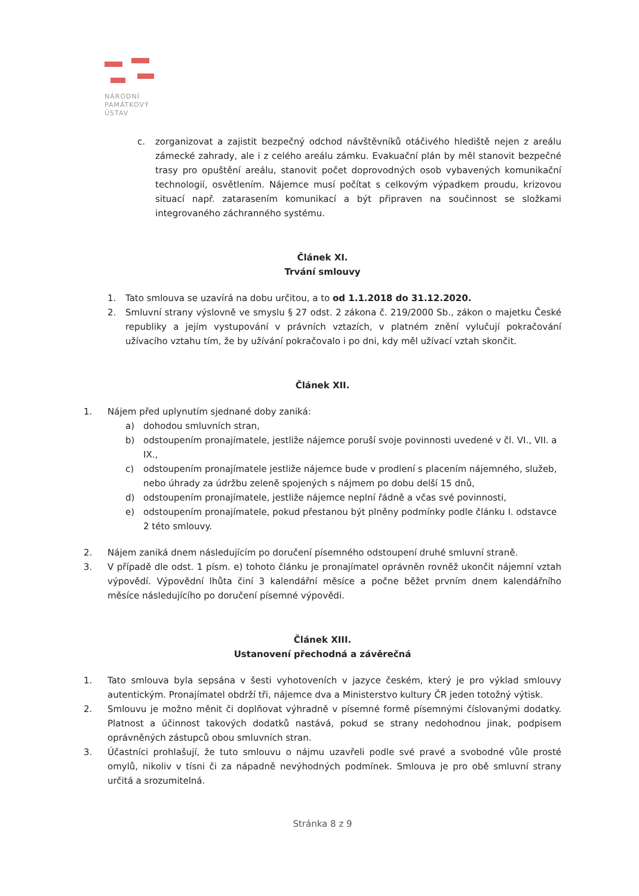NÁRODNÍ
PAMÁTKOVÝ
ÚSTAV
c. zorganizovat a zajistit bezpečný odchod návštěvníků otáčivého hlediště nejen z areálu zámecké zahrady, ale i z celého areálu zámku. Evakuační plán by měl stanovit bezpečné trasy pro opuštění areálu, stanovit počet doprovodných osob vybavených komunikační technologií, osvětlením. Nájemce musí počítat s celkovým výpadkem proudu, krizovou situací např. zatarasením komunikací a být připraven na součinnost se složkami integrovaného záchranného systému.
Článek XI.
Trvání smlouvy
1. Tato smlouva se uzavírá na dobu určitou, a to od 1.1.2018 do 31.12.2020.
2. Smluvní strany výslovně ve smyslu § 27 odst. 2 zákona č. 219/2000 Sb., zákon o majetku České republiky a jejím vystupování v právních vztazích, v platném znění vylučují pokračování užívacího vztahu tím, že by užívání pokračovalo i po dni, kdy měl užívací vztah skončit.
Článek XII.
1. Nájem před uplynutím sjednané doby zaniká:
a) dohodou smluvních stran,
b) odstoupením pronajímatele, jestliže nájemce poruší svoje povinnosti uvedené v čl. VI., VII. a IX.,
c) odstoupením pronajímatele jestliže nájemce bude v prodlení s placením nájemného, služeb, nebo úhrady za údržbu zeleně spojených s nájmem po dobu delší 15 dnů,
d) odstoupením pronajímatele, jestliže nájemce neplní řádně a včas své povinnosti,
e) odstoupením pronajímatele, pokud přestanou být plněny podmínky podle článku I. odstavce 2 této smlouvy.
2. Nájem zaniká dnem následujícím po doručení písemného odstoupení druhé smluvní straně.
3. V případě dle odst. 1 písm. e) tohoto článku je pronajímatel oprávněn rovněž ukončit nájemní vztah výpovědí. Výpovědní lhůta činí 3 kalendářní měsíce a počne běžet prvním dnem kalendářního měsíce následujícího po doručení písemné výpovědi.
Článek XIII.
Ustanovení přechodná a závěrečná
1. Tato smlouva byla sepsána v šesti vyhotoveních v jazyce českém, který je pro výklad smlouvy autentickým. Pronajímatel obdrží tři, nájemce dva a Ministerstvo kultury ČR jeden totožný výtisk.
2. Smlouvu je možno měnit či doplňovat výhradně v písemné formě písemnými číslovanými dodatky. Platnost a účinnost takových dodatků nastává, pokud se strany nedohodnou jinak, podpisem oprávněných zástupců obou smluvních stran.
3. Účastníci prohlašují, že tuto smlouvu o nájmu uzavřeli podle své pravé a svobodné vůle prosté omylů, nikoliv v tísni či za nápadně nevýhodných podmínek. Smlouva je pro obě smluvní strany určitá a srozumitelná.
Stránka 8 z 9